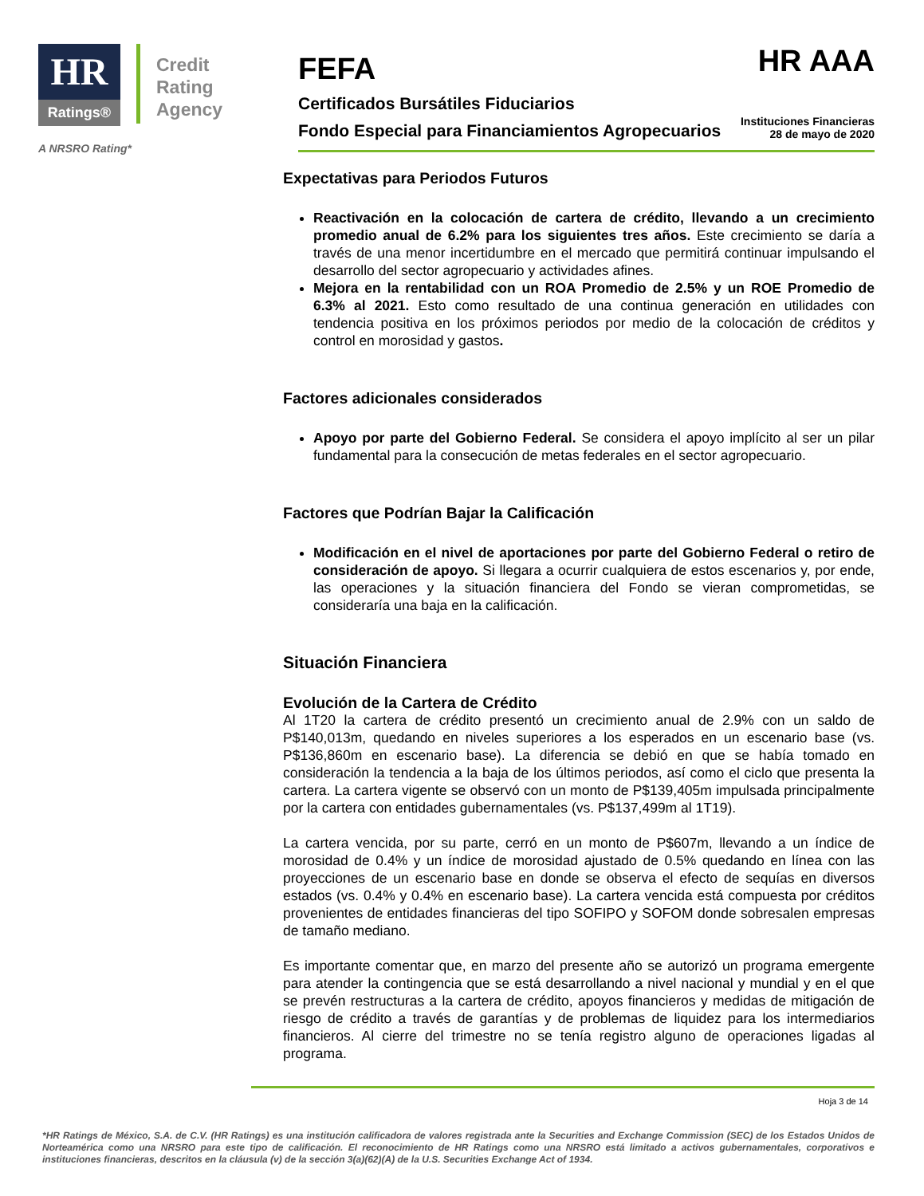HR Ratings®
Credit
Rating
Agency
A NRSRO Rating*
FEFA
HR AAA
Certificados Bursátiles Fiduciarios
Fondo Especial para Financiamientos Agropecuarios
Instituciones Financieras
28 de mayo de 2020
Expectativas para Periodos Futuros
Reactivación en la colocación de cartera de crédito, llevando a un crecimiento promedio anual de 6.2% para los siguientes tres años. Este crecimiento se daría a través de una menor incertidumbre en el mercado que permitirá continuar impulsando el desarrollo del sector agropecuario y actividades afines.
Mejora en la rentabilidad con un ROA Promedio de 2.5% y un ROE Promedio de 6.3% al 2021. Esto como resultado de una continua generación en utilidades con tendencia positiva en los próximos periodos por medio de la colocación de créditos y control en morosidad y gastos.
Factores adicionales considerados
Apoyo por parte del Gobierno Federal. Se considera el apoyo implícito al ser un pilar fundamental para la consecución de metas federales en el sector agropecuario.
Factores que Podrían Bajar la Calificación
Modificación en el nivel de aportaciones por parte del Gobierno Federal o retiro de consideración de apoyo. Si llegara a ocurrir cualquiera de estos escenarios y, por ende, las operaciones y la situación financiera del Fondo se vieran comprometidas, se consideraría una baja en la calificación.
Situación Financiera
Evolución de la Cartera de Crédito
Al 1T20 la cartera de crédito presentó un crecimiento anual de 2.9% con un saldo de P$140,013m, quedando en niveles superiores a los esperados en un escenario base (vs. P$136,860m en escenario base). La diferencia se debió en que se había tomado en consideración la tendencia a la baja de los últimos periodos, así como el ciclo que presenta la cartera. La cartera vigente se observó con un monto de P$139,405m impulsada principalmente por la cartera con entidades gubernamentales (vs. P$137,499m al 1T19).
La cartera vencida, por su parte, cerró en un monto de P$607m, llevando a un índice de morosidad de 0.4% y un índice de morosidad ajustado de 0.5% quedando en línea con las proyecciones de un escenario base en donde se observa el efecto de sequías en diversos estados (vs. 0.4% y 0.4% en escenario base). La cartera vencida está compuesta por créditos provenientes de entidades financieras del tipo SOFIPO y SOFOM donde sobresalen empresas de tamaño mediano.
Es importante comentar que, en marzo del presente año se autorizó un programa emergente para atender la contingencia que se está desarrollando a nivel nacional y mundial y en el que se prevén restructuras a la cartera de crédito, apoyos financieros y medidas de mitigación de riesgo de crédito a través de garantías y de problemas de liquidez para los intermediarios financieros. Al cierre del trimestre no se tenía registro alguno de operaciones ligadas al programa.
Hoja 3 de 14
*HR Ratings de México, S.A. de C.V. (HR Ratings) es una institución calificadora de valores registrada ante la Securities and Exchange Commission (SEC) de los Estados Unidos de Norteamérica como una NRSRO para este tipo de calificación. El reconocimiento de HR Ratings como una NRSRO está limitado a activos gubernamentales, corporativos e instituciones financieras, descritos en la cláusula (v) de la sección 3(a)(62)(A) de la U.S. Securities Exchange Act of 1934.